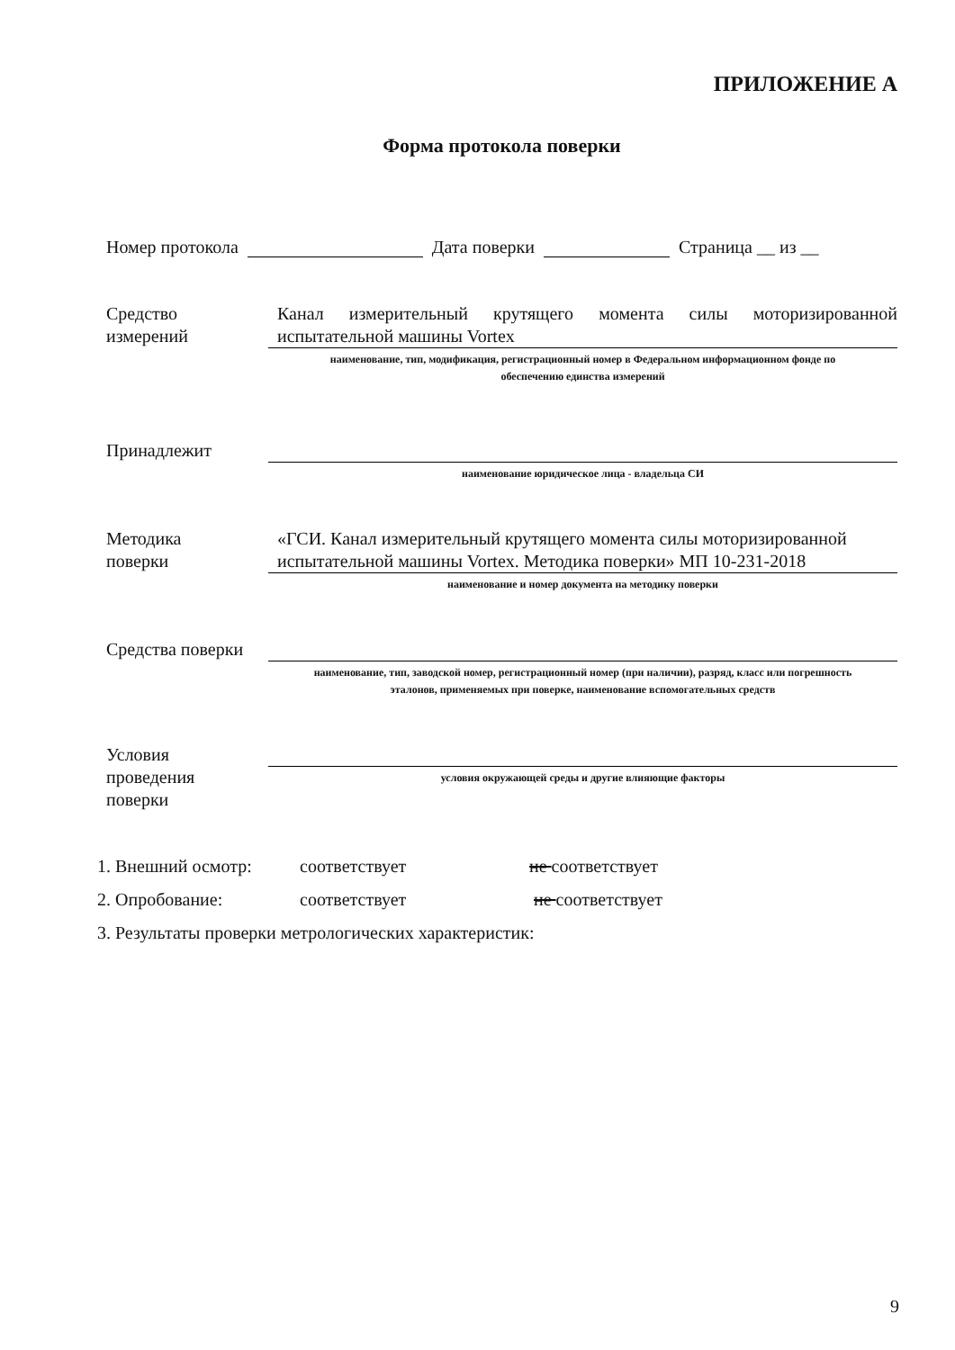ПРИЛОЖЕНИЕ А
Форма протокола поверки
Номер протокола Дата поверки Страница __ из __
Средство
измерений
Канал измерительный крутящего момента силы моторизированной испытательной машины Vortex
наименование, тип, модификация, регистрационный номер в Федеральном информационном фонде по
обеспечению единства измерений
Принадлежит
наименование юридическое лица - владельца СИ
Методика
поверки
«ГСИ. Канал измерительный крутящего момента силы моторизированной испытательной машины Vortex. Методика поверки» МП 10-231-2018
наименование и номер документа на методику поверки
Средства поверки
наименование, тип, заводской номер, регистрационный номер (при наличии), разряд, класс или погрешность
эталонов, применяемых при поверке, наименование вспомогательных средств
Условия
проведения
поверки
условия окружающей среды и другие влияющие факторы
1. Внешний осмотр: соответствует не соответствует
2. Опробование: соответствует не соответствует
3. Результаты проверки метрологических характеристик:
9